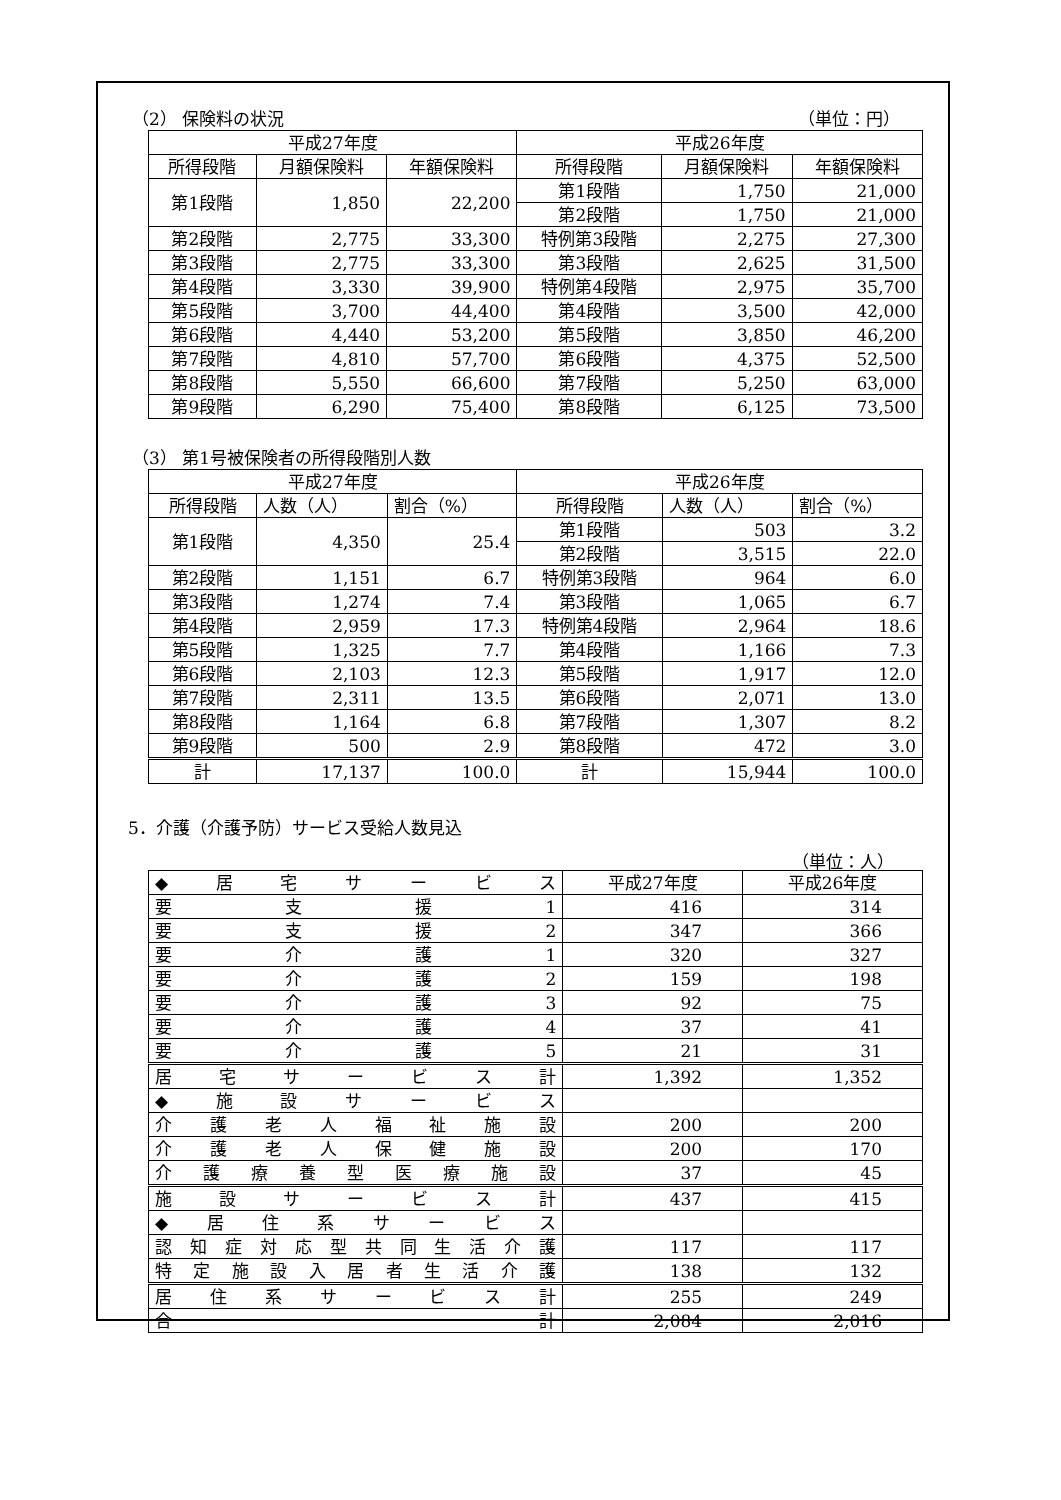（2） 保険料の状況 （単位：円）
| 平成27年度 | | | 平成26年度 | | |
| --- | --- | --- | --- | --- | --- |
| 所得段階 | 月額保険料 | 年額保険料 | 所得段階 | 月額保険料 | 年額保険料 |
| 第1段階 | 1,850 | 22,200 | 第1段階 | 1,750 | 21,000 |
| | | | 第2段階 | 1,750 | 21,000 |
| 第2段階 | 2,775 | 33,300 | 特例第3段階 | 2,275 | 27,300 |
| 第3段階 | 2,775 | 33,300 | 第3段階 | 2,625 | 31,500 |
| 第4段階 | 3,330 | 39,900 | 特例第4段階 | 2,975 | 35,700 |
| 第5段階 | 3,700 | 44,400 | 第4段階 | 3,500 | 42,000 |
| 第6段階 | 4,440 | 53,200 | 第5段階 | 3,850 | 46,200 |
| 第7段階 | 4,810 | 57,700 | 第6段階 | 4,375 | 52,500 |
| 第8段階 | 5,550 | 66,600 | 第7段階 | 5,250 | 63,000 |
| 第9段階 | 6,290 | 75,400 | 第8段階 | 6,125 | 73,500 |
（3） 第1号被保険者の所得段階別人数
| 平成27年度 | | | 平成26年度 | | |
| --- | --- | --- | --- | --- | --- |
| 所得段階 | 人数（人） | 割合（%） | 所得段階 | 人数（人） | 割合（%） |
| 第1段階 | 4,350 | 25.4 | 第1段階 | 503 | 3.2 |
| | | | 第2段階 | 3,515 | 22.0 |
| 第2段階 | 1,151 | 6.7 | 特例第3段階 | 964 | 6.0 |
| 第3段階 | 1,274 | 7.4 | 第3段階 | 1,065 | 6.7 |
| 第4段階 | 2,959 | 17.3 | 特例第4段階 | 2,964 | 18.6 |
| 第5段階 | 1,325 | 7.7 | 第4段階 | 1,166 | 7.3 |
| 第6段階 | 2,103 | 12.3 | 第5段階 | 1,917 | 12.0 |
| 第7段階 | 2,311 | 13.5 | 第6段階 | 2,071 | 13.0 |
| 第8段階 | 1,164 | 6.8 | 第7段階 | 1,307 | 8.2 |
| 第9段階 | 500 | 2.9 | 第8段階 | 472 | 3.0 |
| 計 | 17,137 | 100.0 | 計 | 15,944 | 100.0 |
5．介護（介護予防）サービス受給人数見込
（単位：人）
| ◆ 居 宅 サ ー ビ ス | 平成27年度 | 平成26年度 |
| 要 支 援 1 | 416 | 314 |
| 要 支 援 2 | 347 | 366 |
| 要 介 護 1 | 320 | 327 |
| 要 介 護 2 | 159 | 198 |
| 要 介 護 3 | 92 | 75 |
| 要 介 護 4 | 37 | 41 |
| 要 介 護 5 | 21 | 31 |
| 居 宅 サ ー ビ ス 計 | 1,392 | 1,352 |
| ◆ 施 設 サ ー ビ ス | | |
| 介 護 老 人 福 祉 施 設 | 200 | 200 |
| 介 護 老 人 保 健 施 設 | 200 | 170 |
| 介 護 療 養 型 医 療 施 設 | 37 | 45 |
| 施 設 サ ー ビ ス 計 | 437 | 415 |
| ◆ 居 住 系 サ ー ビ ス | | |
| 認 知 症 対 応 型 共 同 生 活 介 護 | 117 | 117 |
| 特 定 施 設 入 居 者 生 活 介 護 | 138 | 132 |
| 居 住 系 サ ー ビ ス 計 | 255 | 249 |
| 合 計 | 2,084 | 2,016 |